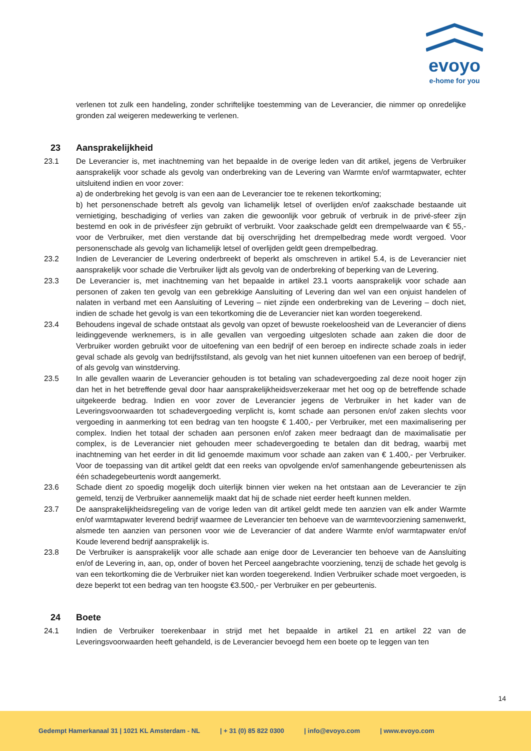evoyo
e-home for you
verlenen tot zulk een handeling, zonder schriftelijke toestemming van de Leverancier, die nimmer op onredelijke gronden zal weigeren medewerking te verlenen.
23 Aansprakelijkheid
23.1 De Leverancier is, met inachtneming van het bepaalde in de overige leden van dit artikel, jegens de Verbruiker aansprakelijk voor schade als gevolg van onderbreking van de Levering van Warmte en/of warmtapwater, echter uitsluitend indien en voor zover:
a) de onderbreking het gevolg is van een aan de Leverancier toe te rekenen tekortkoming;
b) het personenschade betreft als gevolg van lichamelijk letsel of overlijden en/of zaakschade bestaande uit vernietiging, beschadiging of verlies van zaken die gewoonlijk voor gebruik of verbruik in de privé-sfeer zijn bestemd en ook in de privésfeer zijn gebruikt of verbruikt. Voor zaakschade geldt een drempelwaarde van € 55,- voor de Verbruiker, met dien verstande dat bij overschrijding het drempelbedrag mede wordt vergoed. Voor personenschade als gevolg van lichamelijk letsel of overlijden geldt geen drempelbedrag.
23.2 Indien de Leverancier de Levering onderbreekt of beperkt als omschreven in artikel 5.4, is de Leverancier niet aansprakelijk voor schade die Verbruiker lijdt als gevolg van de onderbreking of beperking van de Levering.
23.3 De Leverancier is, met inachtneming van het bepaalde in artikel 23.1 voorts aansprakelijk voor schade aan personen of zaken ten gevolg van een gebrekkige Aansluiting of Levering dan wel van een onjuist handelen of nalaten in verband met een Aansluiting of Levering – niet zijnde een onderbreking van de Levering – doch niet, indien de schade het gevolg is van een tekortkoming die de Leverancier niet kan worden toegerekend.
23.4 Behoudens ingeval de schade ontstaat als gevolg van opzet of bewuste roekeloosheid van de Leverancier of diens leidinggevende werknemers, is in alle gevallen van vergoeding uitgesloten schade aan zaken die door de Verbruiker worden gebruikt voor de uitoefening van een bedrijf of een beroep en indirecte schade zoals in ieder geval schade als gevolg van bedrijfsstilstand, als gevolg van het niet kunnen uitoefenen van een beroep of bedrijf, of als gevolg van winstderving.
23.5 In alle gevallen waarin de Leverancier gehouden is tot betaling van schadevergoeding zal deze nooit hoger zijn dan het in het betreffende geval door haar aansprakelijkheidsverzekeraar met het oog op de betreffende schade uitgekeerde bedrag. Indien en voor zover de Leverancier jegens de Verbruiker in het kader van de Leveringsvoorwaarden tot schadevergoeding verplicht is, komt schade aan personen en/of zaken slechts voor vergoeding in aanmerking tot een bedrag van ten hoogste € 1.400,- per Verbruiker, met een maximalisering per complex. Indien het totaal der schaden aan personen en/of zaken meer bedraagt dan de maximalisatie per complex, is de Leverancier niet gehouden meer schadevergoeding te betalen dan dit bedrag, waarbij met inachtneming van het eerder in dit lid genoemde maximum voor schade aan zaken van € 1.400,- per Verbruiker. Voor de toepassing van dit artikel geldt dat een reeks van opvolgende en/of samenhangende gebeurtenissen als één schadegebeurtenis wordt aangemerkt.
23.6 Schade dient zo spoedig mogelijk doch uiterlijk binnen vier weken na het ontstaan aan de Leverancier te zijn gemeld, tenzij de Verbruiker aannemelijk maakt dat hij de schade niet eerder heeft kunnen melden.
23.7 De aansprakelijkheidsregeling van de vorige leden van dit artikel geldt mede ten aanzien van elk ander Warmte en/of warmtapwater leverend bedrijf waarmee de Leverancier ten behoeve van de warmtevoorziening samenwerkt, alsmede ten aanzien van personen voor wie de Leverancier of dat andere Warmte en/of warmtapwater en/of Koude leverend bedrijf aansprakelijk is.
23.8 De Verbruiker is aansprakelijk voor alle schade aan enige door de Leverancier ten behoeve van de Aansluiting en/of de Levering in, aan, op, onder of boven het Perceel aangebrachte voorziening, tenzij de schade het gevolg is van een tekortkoming die de Verbruiker niet kan worden toegerekend. Indien Verbruiker schade moet vergoeden, is deze beperkt tot een bedrag van ten hoogste €3.500,- per Verbruiker en per gebeurtenis.
24 Boete
24.1 Indien de Verbruiker toerekenbaar in strijd met het bepaalde in artikel 21 en artikel 22 van de Leveringsvoorwaarden heeft gehandeld, is de Leverancier bevoegd hem een boete op te leggen van ten
14
Gedempt Hamerkanaal 31 | 1021 KL Amsterdam - NL | + 31 (0) 85 822 0300 | info@evoyo.com | www.evoyo.com